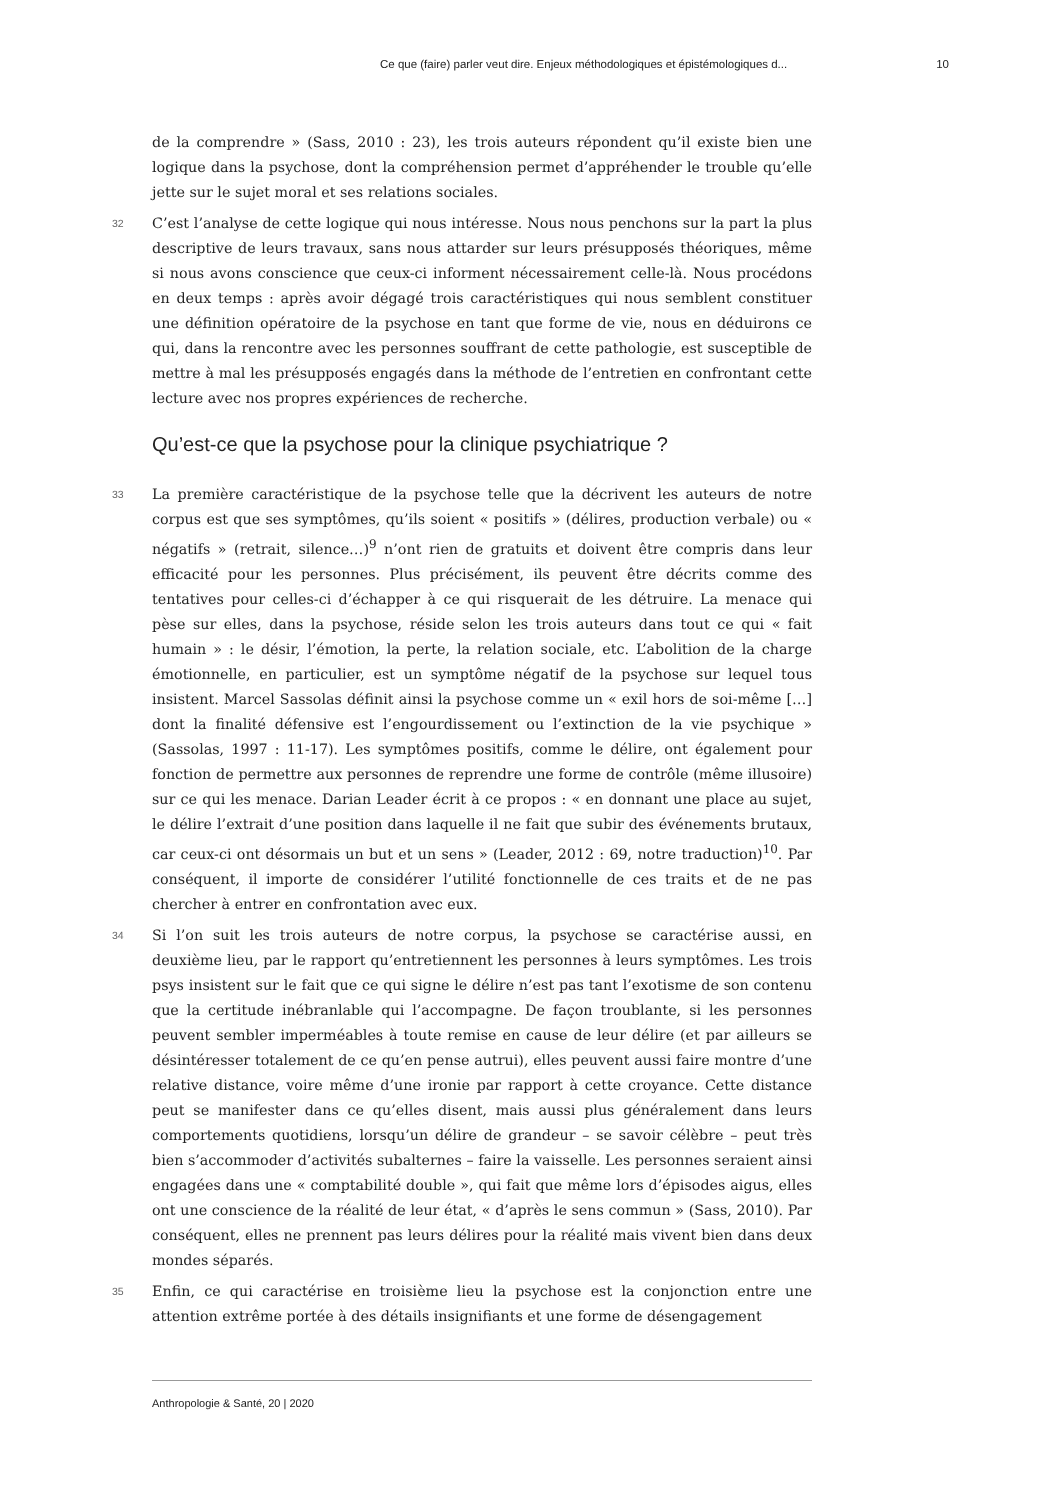Ce que (faire) parler veut dire. Enjeux méthodologiques et épistémologiques d... 10
de la comprendre » (Sass, 2010 : 23), les trois auteurs répondent qu’il existe bien une logique dans la psychose, dont la compréhension permet d’appréhender le trouble qu’elle jette sur le sujet moral et ses relations sociales.
32 C’est l’analyse de cette logique qui nous intéresse. Nous nous penchons sur la part la plus descriptive de leurs travaux, sans nous attarder sur leurs présupposés théoriques, même si nous avons conscience que ceux-ci informent nécessairement celle-là. Nous procédons en deux temps : après avoir dégagé trois caractéristiques qui nous semblent constituer une définition opératoire de la psychose en tant que forme de vie, nous en déduirons ce qui, dans la rencontre avec les personnes souffrant de cette pathologie, est susceptible de mettre à mal les présupposés engagés dans la méthode de l’entretien en confrontant cette lecture avec nos propres expériences de recherche.
Qu’est-ce que la psychose pour la clinique psychiatrique ?
33 La première caractéristique de la psychose telle que la décrivent les auteurs de notre corpus est que ses symptômes, qu’ils soient « positifs » (délires, production verbale) ou « négatifs » (retrait, silence…)<sup>9</sup> n’ont rien de gratuits et doivent être compris dans leur efficacité pour les personnes. Plus précisément, ils peuvent être décrits comme des tentatives pour celles-ci d’échapper à ce qui risquerait de les détruire. La menace qui pèse sur elles, dans la psychose, réside selon les trois auteurs dans tout ce qui « fait humain » : le désir, l’émotion, la perte, la relation sociale, etc. L’abolition de la charge émotionnelle, en particulier, est un symptôme négatif de la psychose sur lequel tous insistent. Marcel Sassolas définit ainsi la psychose comme un « exil hors de soi-même […] dont la finalité défensive est l’engourdissement ou l’extinction de la vie psychique » (Sassolas, 1997 : 11-17). Les symptômes positifs, comme le délire, ont également pour fonction de permettre aux personnes de reprendre une forme de contrôle (même illusoire) sur ce qui les menace. Darian Leader écrit à ce propos : « en donnant une place au sujet, le délire l’extrait d’une position dans laquelle il ne fait que subir des événements brutaux, car ceux-ci ont désormais un but et un sens » (Leader, 2012 : 69, notre traduction)<sup>10</sup>. Par conséquent, il importe de considérer l’utilité fonctionnelle de ces traits et de ne pas chercher à entrer en confrontation avec eux.
34 Si l’on suit les trois auteurs de notre corpus, la psychose se caractérise aussi, en deuxième lieu, par le rapport qu’entretiennent les personnes à leurs symptômes. Les trois psys insistent sur le fait que ce qui signe le délire n’est pas tant l’exotisme de son contenu que la certitude inébranlable qui l’accompagne. De façon troublante, si les personnes peuvent sembler imperméables à toute remise en cause de leur délire (et par ailleurs se désintéresser totalement de ce qu’en pense autrui), elles peuvent aussi faire montre d’une relative distance, voire même d’une ironie par rapport à cette croyance. Cette distance peut se manifester dans ce qu’elles disent, mais aussi plus généralement dans leurs comportements quotidiens, lorsqu’un délire de grandeur – se savoir célèbre – peut très bien s’accommoder d’activités subalternes – faire la vaisselle. Les personnes seraient ainsi engagées dans une « comptabilité double », qui fait que même lors d’épisodes aigus, elles ont une conscience de la réalité de leur état, « d’après le sens commun » (Sass, 2010). Par conséquent, elles ne prennent pas leurs délires pour la réalité mais vivent bien dans deux mondes séparés.
35 Enfin, ce qui caractérise en troisième lieu la psychose est la conjonction entre une attention extrême portée à des détails insignifiants et une forme de désengagement
Anthropologie & Santé, 20 | 2020